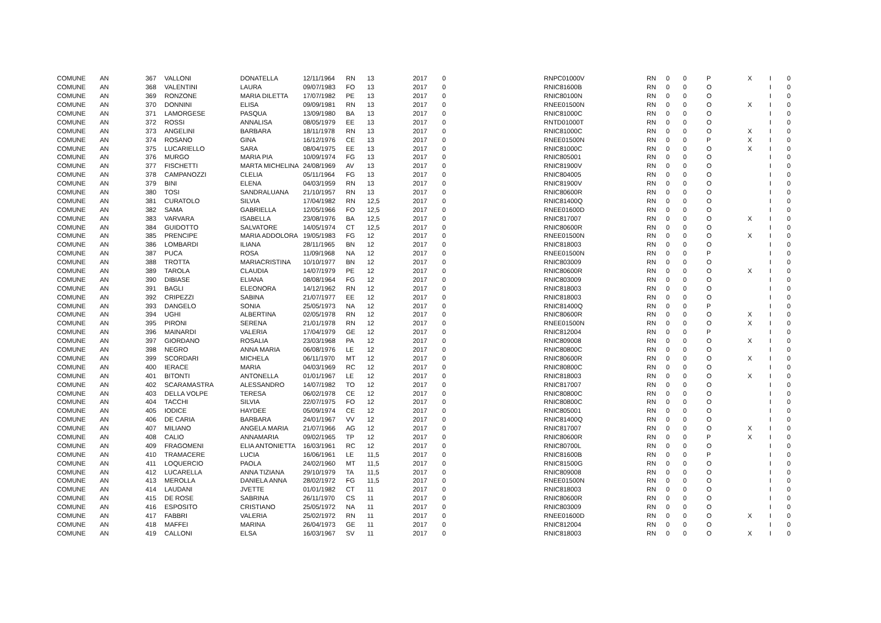| COMUNE | AN | 367 | VALLONI | DONATELLA | 12/11/1964 | RN | 13 | 2017 | 0 | RNPC01000V | RN | 0 | 0 | P | X | I | 0 |
| COMUNE | AN | 368 | VALENTINI | LAURA | 09/07/1983 | FO | 13 | 2017 | 0 | RNIC81600B | RN | 0 | 0 | O | | I | 0 |
| COMUNE | AN | 369 | RONZONE | MARIA DILETTA | 17/07/1982 | PE | 13 | 2017 | 0 | RNIC80100N | RN | 0 | 0 | O | | I | 0 |
| COMUNE | AN | 370 | DONNINI | ELISA | 09/09/1981 | RN | 13 | 2017 | 0 | RNEE01500N | RN | 0 | 0 | O | X | I | 0 |
| COMUNE | AN | 371 | LAMORGESE | PASQUA | 13/09/1980 | BA | 13 | 2017 | 0 | RNIC81000C | RN | 0 | 0 | O | | I | 0 |
| COMUNE | AN | 372 | ROSSI | ANNALISA | 08/05/1979 | EE | 13 | 2017 | 0 | RNTD01000T | RN | 0 | 0 | O | | I | 0 |
| COMUNE | AN | 373 | ANGELINI | BARBARA | 18/11/1978 | RN | 13 | 2017 | 0 | RNIC81000C | RN | 0 | 0 | O | X | I | 0 |
| COMUNE | AN | 374 | ROSANO | GINA | 16/12/1976 | CE | 13 | 2017 | 0 | RNEE01500N | RN | 0 | 0 | P | X | I | 0 |
| COMUNE | AN | 375 | LUCARIELLO | SARA | 08/04/1975 | EE | 13 | 2017 | 0 | RNIC81000C | RN | 0 | 0 | O | X | I | 0 |
| COMUNE | AN | 376 | MURGO | MARIA PIA | 10/09/1974 | FG | 13 | 2017 | 0 | RNIC805001 | RN | 0 | 0 | O | | I | 0 |
| COMUNE | AN | 377 | FISCHETTI | MARTA MICHELINA | 24/08/1969 | AV | 13 | 2017 | 0 | RNIC81900V | RN | 0 | 0 | O | | I | 0 |
| COMUNE | AN | 378 | CAMPANOZZI | CLELIA | 05/11/1964 | FG | 13 | 2017 | 0 | RNIC804005 | RN | 0 | 0 | O | | I | 0 |
| COMUNE | AN | 379 | BINI | ELENA | 04/03/1959 | RN | 13 | 2017 | 0 | RNIC81900V | RN | 0 | 0 | O | | I | 0 |
| COMUNE | AN | 380 | TOSI | SANDRALUANA | 21/10/1957 | RN | 13 | 2017 | 0 | RNIC80600R | RN | 0 | 0 | O | | I | 0 |
| COMUNE | AN | 381 | CURATOLO | SILVIA | 17/04/1982 | RN | 12,5 | 2017 | 0 | RNIC81400Q | RN | 0 | 0 | O | | I | 0 |
| COMUNE | AN | 382 | SAMA | GABRIELLA | 12/05/1966 | FO | 12,5 | 2017 | 0 | RNEE01600D | RN | 0 | 0 | O | | I | 0 |
| COMUNE | AN | 383 | VARVARA | ISABELLA | 23/08/1976 | BA | 12,5 | 2017 | 0 | RNIC817007 | RN | 0 | 0 | O | X | I | 0 |
| COMUNE | AN | 384 | GUIDOTTO | SALVATORE | 14/05/1974 | CT | 12,5 | 2017 | 0 | RNIC80600R | RN | 0 | 0 | O | | I | 0 |
| COMUNE | AN | 385 | PRENCIPE | MARIA ADDOLORA | 19/05/1983 | FG | 12 | 2017 | 0 | RNEE01500N | RN | 0 | 0 | O | X | I | 0 |
| COMUNE | AN | 386 | LOMBARDI | ILIANA | 28/11/1965 | BN | 12 | 2017 | 0 | RNIC818003 | RN | 0 | 0 | O | | I | 0 |
| COMUNE | AN | 387 | PUCA | ROSA | 11/09/1968 | NA | 12 | 2017 | 0 | RNEE01500N | RN | 0 | 0 | P | | I | 0 |
| COMUNE | AN | 388 | TROTTA | MARIACRISTINA | 10/10/1977 | BN | 12 | 2017 | 0 | RNIC803009 | RN | 0 | 0 | O | | I | 0 |
| COMUNE | AN | 389 | TAROLA | CLAUDIA | 14/07/1979 | PE | 12 | 2017 | 0 | RNIC80600R | RN | 0 | 0 | O | X | I | 0 |
| COMUNE | AN | 390 | DIBIASE | ELIANA | 08/08/1964 | FG | 12 | 2017 | 0 | RNIC803009 | RN | 0 | 0 | O | | I | 0 |
| COMUNE | AN | 391 | BAGLI | ELEONORA | 14/12/1962 | RN | 12 | 2017 | 0 | RNIC818003 | RN | 0 | 0 | O | | I | 0 |
| COMUNE | AN | 392 | CRIPEZZI | SABINA | 21/07/1977 | EE | 12 | 2017 | 0 | RNIC818003 | RN | 0 | 0 | O | | I | 0 |
| COMUNE | AN | 393 | DANGELO | SONIA | 25/05/1973 | NA | 12 | 2017 | 0 | RNIC81400Q | RN | 0 | 0 | P | | I | 0 |
| COMUNE | AN | 394 | UGHI | ALBERTINA | 02/05/1978 | RN | 12 | 2017 | 0 | RNIC80600R | RN | 0 | 0 | O | X | I | 0 |
| COMUNE | AN | 395 | PIRONI | SERENA | 21/01/1978 | RN | 12 | 2017 | 0 | RNEE01500N | RN | 0 | 0 | O | X | I | 0 |
| COMUNE | AN | 396 | MAINARDI | VALERIA | 17/04/1979 | GE | 12 | 2017 | 0 | RNIC812004 | RN | 0 | 0 | P | | I | 0 |
| COMUNE | AN | 397 | GIORDANO | ROSALIA | 23/03/1968 | PA | 12 | 2017 | 0 | RNIC809008 | RN | 0 | 0 | O | X | I | 0 |
| COMUNE | AN | 398 | NEGRO | ANNA MARIA | 06/08/1976 | LE | 12 | 2017 | 0 | RNIC80800C | RN | 0 | 0 | O | | I | 0 |
| COMUNE | AN | 399 | SCORDARI | MICHELA | 06/11/1970 | MT | 12 | 2017 | 0 | RNIC80600R | RN | 0 | 0 | O | X | I | 0 |
| COMUNE | AN | 400 | IERACE | MARIA | 04/03/1969 | RC | 12 | 2017 | 0 | RNIC80800C | RN | 0 | 0 | O | | I | 0 |
| COMUNE | AN | 401 | BITONTI | ANTONELLA | 01/01/1967 | LE | 12 | 2017 | 0 | RNIC818003 | RN | 0 | 0 | O | X | I | 0 |
| COMUNE | AN | 402 | SCARAMASTRA | ALESSANDRO | 14/07/1982 | TO | 12 | 2017 | 0 | RNIC817007 | RN | 0 | 0 | O | | I | 0 |
| COMUNE | AN | 403 | DELLA VOLPE | TERESA | 06/02/1978 | CE | 12 | 2017 | 0 | RNIC80800C | RN | 0 | 0 | O | | I | 0 |
| COMUNE | AN | 404 | TACCHI | SILVIA | 22/07/1975 | FO | 12 | 2017 | 0 | RNIC80800C | RN | 0 | 0 | O | | I | 0 |
| COMUNE | AN | 405 | IODICE | HAYDEE | 05/09/1974 | CE | 12 | 2017 | 0 | RNIC805001 | RN | 0 | 0 | O | | I | 0 |
| COMUNE | AN | 406 | DE CARIA | BARBARA | 24/01/1967 | VV | 12 | 2017 | 0 | RNIC81400Q | RN | 0 | 0 | O | | I | 0 |
| COMUNE | AN | 407 | MILIANO | ANGELA MARIA | 21/07/1966 | AG | 12 | 2017 | 0 | RNIC817007 | RN | 0 | 0 | O | X | I | 0 |
| COMUNE | AN | 408 | CALIO | ANNAMARIA | 09/02/1965 | TP | 12 | 2017 | 0 | RNIC80600R | RN | 0 | 0 | P | X | I | 0 |
| COMUNE | AN | 409 | FRAGOMENI | ELIA ANTONIETTA | 16/03/1961 | RC | 12 | 2017 | 0 | RNIC80700L | RN | 0 | 0 | O | | I | 0 |
| COMUNE | AN | 410 | TRAMACERE | LUCIA | 16/06/1961 | LE | 11,5 | 2017 | 0 | RNIC81600B | RN | 0 | 0 | P | | I | 0 |
| COMUNE | AN | 411 | LOQUERCIO | PAOLA | 24/02/1960 | MT | 11,5 | 2017 | 0 | RNIC81500G | RN | 0 | 0 | O | | I | 0 |
| COMUNE | AN | 412 | LUCARELLA | ANNA TIZIANA | 29/10/1979 | TA | 11,5 | 2017 | 0 | RNIC809008 | RN | 0 | 0 | O | | I | 0 |
| COMUNE | AN | 413 | MEROLLA | DANIELA ANNA | 28/02/1972 | FG | 11,5 | 2017 | 0 | RNEE01500N | RN | 0 | 0 | O | | I | 0 |
| COMUNE | AN | 414 | LAUDANI | JVETTE | 01/01/1982 | CT | 11 | 2017 | 0 | RNIC818003 | RN | 0 | 0 | O | | I | 0 |
| COMUNE | AN | 415 | DE ROSE | SABRINA | 26/11/1970 | CS | 11 | 2017 | 0 | RNIC80600R | RN | 0 | 0 | O | | I | 0 |
| COMUNE | AN | 416 | ESPOSITO | CRISTIANO | 25/05/1972 | NA | 11 | 2017 | 0 | RNIC803009 | RN | 0 | 0 | O | | I | 0 |
| COMUNE | AN | 417 | FABBRI | VALERIA | 25/02/1972 | RN | 11 | 2017 | 0 | RNEE01600D | RN | 0 | 0 | O | X | I | 0 |
| COMUNE | AN | 418 | MAFFEI | MARINA | 26/04/1973 | GE | 11 | 2017 | 0 | RNIC812004 | RN | 0 | 0 | O | | I | 0 |
| COMUNE | AN | 419 | CALLONI | ELSA | 16/03/1967 | SV | 11 | 2017 | 0 | RNIC818003 | RN | 0 | 0 | O | X | I | 0 |